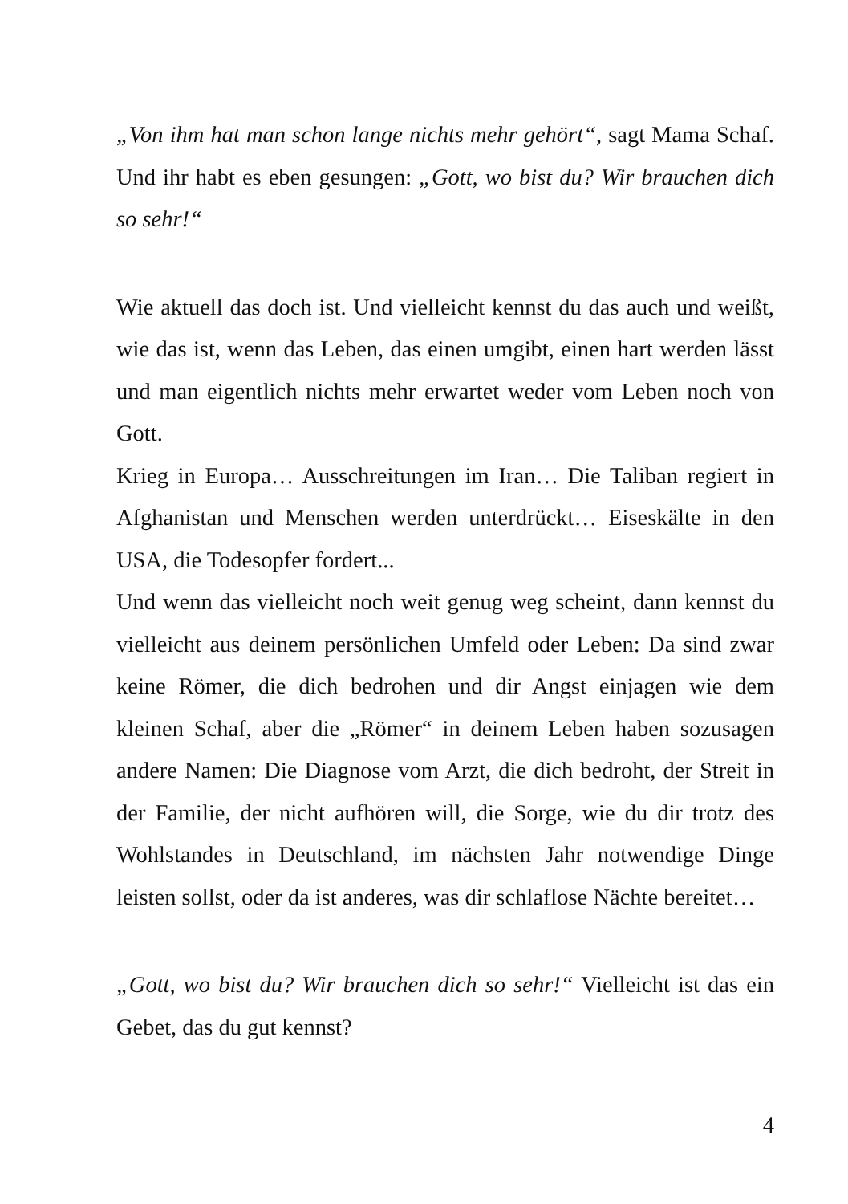„Von ihm hat man schon lange nichts mehr gehört“, sagt Mama Schaf. Und ihr habt es eben gesungen: „Gott, wo bist du? Wir brauchen dich so sehr!“
Wie aktuell das doch ist. Und vielleicht kennst du das auch und weißt, wie das ist, wenn das Leben, das einen umgibt, einen hart werden lässt und man eigentlich nichts mehr erwartet weder vom Leben noch von Gott.
Krieg in Europa… Ausschreitungen im Iran… Die Taliban regiert in Afghanistan und Menschen werden unterdrückt… Eiseskälte in den USA, die Todesopfer fordert...
Und wenn das vielleicht noch weit genug weg scheint, dann kennst du vielleicht aus deinem persönlichen Umfeld oder Leben: Da sind zwar keine Römer, die dich bedrohen und dir Angst einjagen wie dem kleinen Schaf, aber die „Römer“ in deinem Leben haben sozusagen andere Namen: Die Diagnose vom Arzt, die dich bedroht, der Streit in der Familie, der nicht aufhören will, die Sorge, wie du dir trotz des Wohlstandes in Deutschland, im nächsten Jahr notwendige Dinge leisten sollst, oder da ist anderes, was dir schlaflose Nächte bereitet…
„Gott, wo bist du? Wir brauchen dich so sehr!“ Vielleicht ist das ein Gebet, das du gut kennst?
4